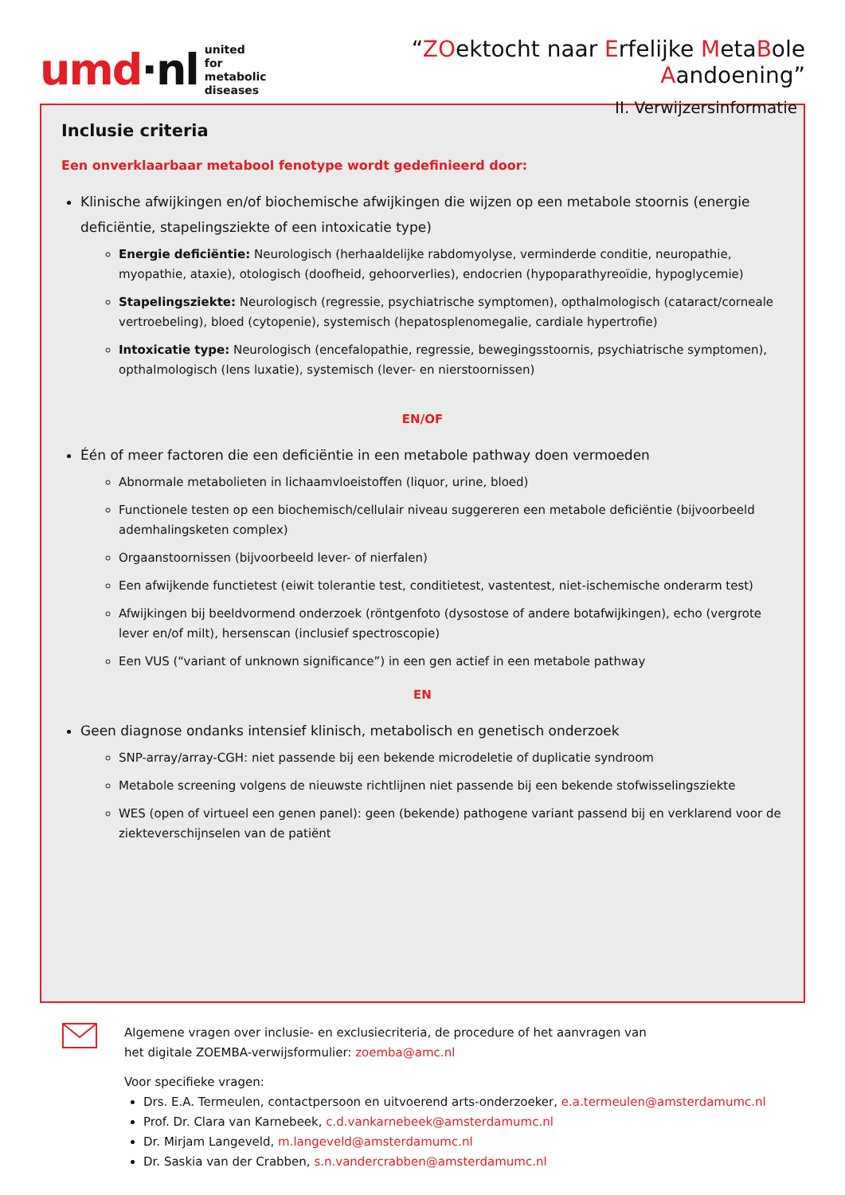umd·nl united for
metabolic
diseases
“ZOektocht naar Erfelijke MetaBole Aandoening”
II. Verwijzersinformatie
Inclusie criteria
Een onverklaarbaar metabool fenotype wordt gedefinieerd door:
Klinische afwijkingen en/of biochemische afwijkingen die wijzen op een metabole stoornis (energie deficiëntie, stapelingsziekte of een intoxicatie type)
Energie deficiëntie: Neurologisch (herhaaldelijke rabdomyolyse, verminderde conditie, neuropathie, myopathie, ataxie), otologisch (doofheid, gehoorverlies), endocrien (hypoparathyreoïdie, hypoglycemie)
Stapelingsziekte: Neurologisch (regressie, psychiatrische symptomen), opthalmologisch (cataract/corneale vertroebeling), bloed (cytopenie), systemisch (hepatosplenomegalie, cardiale hypertrofie)
Intoxicatie type: Neurologisch (encefalopathie, regressie, bewegingsstoornis, psychiatrische symptomen), opthalmologisch (lens luxatie), systemisch (lever- en nierstoornissen)
EN/OF
Één of meer factoren die een deficiëntie in een metabole pathway doen vermoeden
Abnormale metabolieten in lichaamvloeistoffen (liquor, urine, bloed)
Functionele testen op een biochemisch/cellulair niveau suggereren een metabole deficiëntie (bijvoorbeeld ademhalingsketen complex)
Orgaanstoornissen (bijvoorbeeld lever- of nierfalen)
Een afwijkende functietest (eiwit tolerantie test, conditietest, vastentest, niet-ischemische onderarm test)
Afwijkingen bij beeldvormend onderzoek (röntgenfoto (dysostose of andere botafwijkingen), echo (vergrote lever en/of milt), hersenscan (inclusief spectroscopie)
Een VUS (“variant of unknown significance”) in een gen actief in een metabole pathway
EN
Geen diagnose ondanks intensief klinisch, metabolisch en genetisch onderzoek
SNP-array/array-CGH: niet passende bij een bekende microdeletie of duplicatie syndroom
Metabole screening volgens de nieuwste richtlijnen niet passende bij een bekende stofwisselingsziekte
WES (open of virtueel een genen panel): geen (bekende) pathogene variant passend bij en verklarend voor de ziekteverschijnselen van de patiënt
Algemene vragen over inclusie- en exclusiecriteria, de procedure of het aanvragen van
het digitale ZOEMBA-verwijsformulier: zoemba@amc.nl
Voor specifieke vragen:
Drs. E.A. Termeulen, contactpersoon en uitvoerend arts-onderzoeker, e.a.termeulen@amsterdamumc.nl
Prof. Dr. Clara van Karnebeek, c.d.vankarnebeek@amsterdamumc.nl
Dr. Mirjam Langeveld, m.langeveld@amsterdamumc.nl
Dr. Saskia van der Crabben, s.n.vandercrabben@amsterdamumc.nl